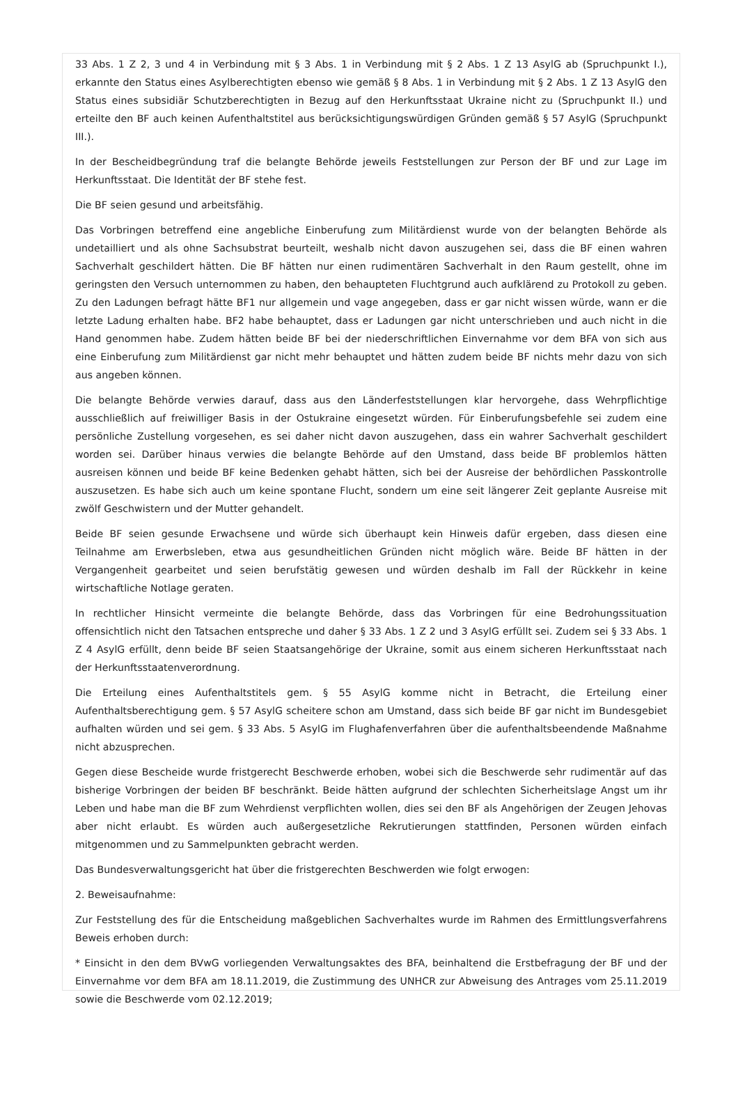33 Abs. 1 Z 2, 3 und 4 in Verbindung mit § 3 Abs. 1 in Verbindung mit § 2 Abs. 1 Z 13 AsylG ab (Spruchpunkt I.), erkannte den Status eines Asylberechtigten ebenso wie gemäß § 8 Abs. 1 in Verbindung mit § 2 Abs. 1 Z 13 AsylG den Status eines subsidiär Schutzberechtigten in Bezug auf den Herkunftsstaat Ukraine nicht zu (Spruchpunkt II.) und erteilte den BF auch keinen Aufenthaltstitel aus berücksichtigungswürdigen Gründen gemäß § 57 AsylG (Spruchpunkt III.).
In der Bescheidbegründung traf die belangte Behörde jeweils Feststellungen zur Person der BF und zur Lage im Herkunftsstaat. Die Identität der BF stehe fest.
Die BF seien gesund und arbeitsfähig.
Das Vorbringen betreffend eine angebliche Einberufung zum Militärdienst wurde von der belangten Behörde als undetailliert und als ohne Sachsubstrat beurteilt, weshalb nicht davon auszugehen sei, dass die BF einen wahren Sachverhalt geschildert hätten. Die BF hätten nur einen rudimentären Sachverhalt in den Raum gestellt, ohne im geringsten den Versuch unternommen zu haben, den behaupteten Fluchtgrund auch aufklärend zu Protokoll zu geben. Zu den Ladungen befragt hätte BF1 nur allgemein und vage angegeben, dass er gar nicht wissen würde, wann er die letzte Ladung erhalten habe. BF2 habe behauptet, dass er Ladungen gar nicht unterschrieben und auch nicht in die Hand genommen habe. Zudem hätten beide BF bei der niederschriftlichen Einvernahme vor dem BFA von sich aus eine Einberufung zum Militärdienst gar nicht mehr behauptet und hätten zudem beide BF nichts mehr dazu von sich aus angeben können.
Die belangte Behörde verwies darauf, dass aus den Länderfeststellungen klar hervorgehe, dass Wehrpflichtige ausschließlich auf freiwilliger Basis in der Ostukraine eingesetzt würden. Für Einberufungsbefehle sei zudem eine persönliche Zustellung vorgesehen, es sei daher nicht davon auszugehen, dass ein wahrer Sachverhalt geschildert worden sei. Darüber hinaus verwies die belangte Behörde auf den Umstand, dass beide BF problemlos hätten ausreisen können und beide BF keine Bedenken gehabt hätten, sich bei der Ausreise der behördlichen Passkontrolle auszusetzen. Es habe sich auch um keine spontane Flucht, sondern um eine seit längerer Zeit geplante Ausreise mit zwölf Geschwistern und der Mutter gehandelt.
Beide BF seien gesunde Erwachsene und würde sich überhaupt kein Hinweis dafür ergeben, dass diesen eine Teilnahme am Erwerbsleben, etwa aus gesundheitlichen Gründen nicht möglich wäre. Beide BF hätten in der Vergangenheit gearbeitet und seien berufstätig gewesen und würden deshalb im Fall der Rückkehr in keine wirtschaftliche Notlage geraten.
In rechtlicher Hinsicht vermeinte die belangte Behörde, dass das Vorbringen für eine Bedrohungssituation offensichtlich nicht den Tatsachen entspreche und daher § 33 Abs. 1 Z 2 und 3 AsylG erfüllt sei. Zudem sei § 33 Abs. 1 Z 4 AsylG erfüllt, denn beide BF seien Staatsangehörige der Ukraine, somit aus einem sicheren Herkunftsstaat nach der Herkunftsstaatenverordnung.
Die Erteilung eines Aufenthaltstitels gem. § 55 AsylG komme nicht in Betracht, die Erteilung einer Aufenthaltsberechtigung gem. § 57 AsylG scheitere schon am Umstand, dass sich beide BF gar nicht im Bundesgebiet aufhalten würden und sei gem. § 33 Abs. 5 AsylG im Flughafenverfahren über die aufenthaltsbeendende Maßnahme nicht abzusprechen.
Gegen diese Bescheide wurde fristgerecht Beschwerde erhoben, wobei sich die Beschwerde sehr rudimentär auf das bisherige Vorbringen der beiden BF beschränkt. Beide hätten aufgrund der schlechten Sicherheitslage Angst um ihr Leben und habe man die BF zum Wehrdienst verpflichten wollen, dies sei den BF als Angehörigen der Zeugen Jehovas aber nicht erlaubt. Es würden auch außergesetzliche Rekrutierungen stattfinden, Personen würden einfach mitgenommen und zu Sammelpunkten gebracht werden.
Das Bundesverwaltungsgericht hat über die fristgerechten Beschwerden wie folgt erwogen:
2. Beweisaufnahme:
Zur Feststellung des für die Entscheidung maßgeblichen Sachverhaltes wurde im Rahmen des Ermittlungsverfahrens Beweis erhoben durch:
* Einsicht in den dem BVwG vorliegenden Verwaltungsaktes des BFA, beinhaltend die Erstbefragung der BF und der Einvernahme vor dem BFA am 18.11.2019, die Zustimmung des UNHCR zur Abweisung des Antrages vom 25.11.2019 sowie die Beschwerde vom 02.12.2019;